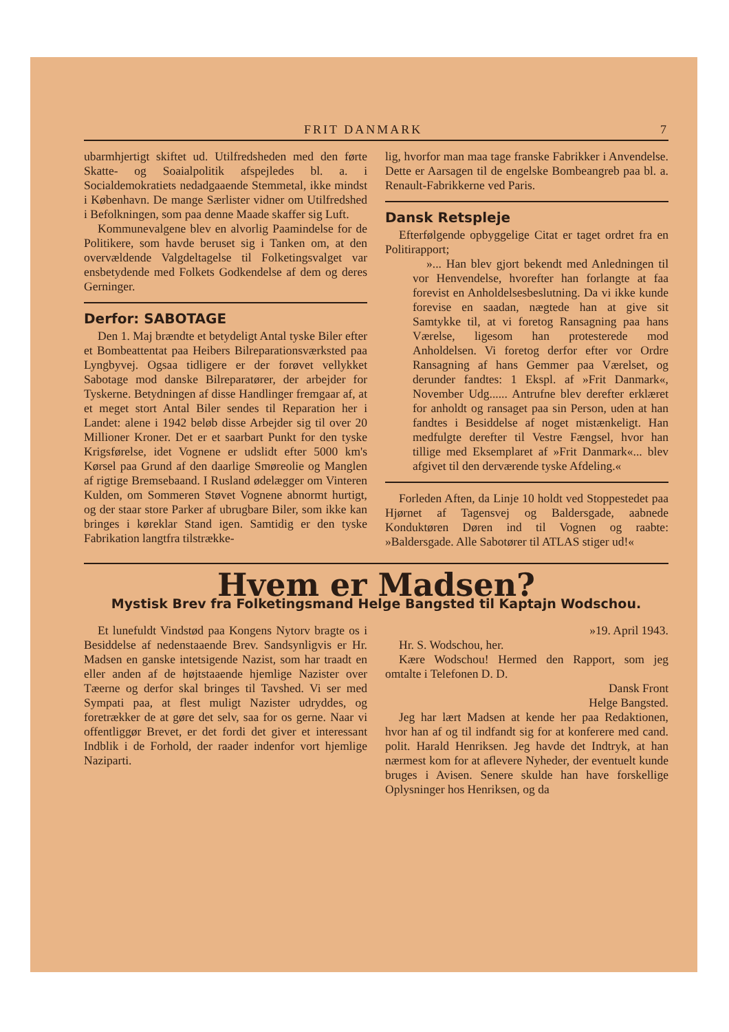FRIT DANMARK 7
ubarmhjertigt skiftet ud. Utilfredsheden med den førte Skatte- og Soaialpolitik afspejledes bl. a. i Socialdemokratiets nedadgaaende Stemmetal, ikke mindst i København. De mange Særlister vidner om Utilfredshed i Befolkningen, som paa denne Maade skaffer sig Luft.
Kommunevalgene blev en alvorlig Paamindelse for de Politikere, som havde beruset sig i Tanken om, at den overvældende Valgdeltagelse til Folketingsvalget var ensbetydende med Folkets Godkendelse af dem og deres Gerninger.
Derfor: SABOTAGE
Den 1. Maj brændte et betydeligt Antal tyske Biler efter et Bombeattentat paa Heibers Bilreparationsværksted paa Lyngbyvej. Ogsaa tidligere er der forøvet vellykket Sabotage mod danske Bilreparatører, der arbejder for Tyskerne. Betydningen af disse Handlinger fremgaar af, at et meget stort Antal Biler sendes til Reparation her i Landet: alene i 1942 beløb disse Arbejder sig til over 20 Millioner Kroner. Det er et saarbart Punkt for den tyske Krigsførelse, idet Vognene er udslidt efter 5000 km's Kørsel paa Grund af den daarlige Smøreolie og Manglen af rigtige Bremsebaand. I Rusland ødelægger om Vinteren Kulden, om Sommeren Støvet Vognene abnormt hurtigt, og der staar store Parker af ubrugbare Biler, som ikke kan bringes i køreklar Stand igen. Samtidig er den tyske Fabrikation langtfra tilstrække-
lig, hvorfor man maa tage franske Fabrikker i Anvendelse. Dette er Aarsagen til de engelske Bombeangreb paa bl. a. Renault-Fabrikkerne ved Paris.
Dansk Retspleje
Efterfølgende opbyggelige Citat er taget ordret fra en Politirapport;
»... Han blev gjort bekendt med Anledningen til vor Henvendelse, hvorefter han forlangte at faa forevist en Anholdelsesbeslutning. Da vi ikke kunde forevise en saadan, nægtede han at give sit Samtykke til, at vi foretog Ransagning paa hans Værelse, ligesom han protesterede mod Anholdelsen. Vi foretog derfor efter vor Ordre Ransagning af hans Gemmer paa Værelset, og derunder fandtes: 1 Ekspl. af »Frit Danmark«, November Udg...... Antrufne blev derefter erklæret for anholdt og ransaget paa sin Person, uden at han fandtes i Besiddelse af noget mistænkeligt. Han medfulgte derefter til Vestre Fængsel, hvor han tillige med Eksemplaret af »Frit Danmark«... blev afgivet til den derværende tyske Afdeling.«
Forleden Aften, da Linje 10 holdt ved Stoppestedet paa Hjørnet af Tagensvej og Baldersgade, aabnede Konduktøren Døren ind til Vognen og raabte: »Baldersgade. Alle Sabotører til ATLAS stiger ud!«
Hvem er Madsen?
Mystisk Brev fra Folketingsmand Helge Bangsted til Kaptajn Wodschou.
Et lunefuldt Vindstød paa Kongens Nytorv bragte os i Besiddelse af nedenstaaende Brev. Sandsynligvis er Hr. Madsen en ganske intetsigende Nazist, som har traadt en eller anden af de højtstaaende hjemlige Nazister over Tæerne og derfor skal bringes til Tavshed. Vi ser med Sympati paa, at flest muligt Nazister udryddes, og foretrækker de at gøre det selv, saa for os gerne. Naar vi offentliggør Brevet, er det fordi det giver et interessant Indblik i de Forhold, der raader indenfor vort hjemlige Naziparti.
»19. April 1943.
Hr. S. Wodschou, her.
Kære Wodschou! Hermed den Rapport, som jeg omtalte i Telefonen D. D.
Dansk Front
Helge Bangsted.
Jeg har lært Madsen at kende her paa Redaktionen, hvor han af og til indfandt sig for at konferere med cand. polit. Harald Henriksen. Jeg havde det Indtryk, at han nærmest kom for at aflevere Nyheder, der eventuelt kunde bruges i Avisen. Senere skulde han have forskellige Oplysninger hos Henriksen, og da